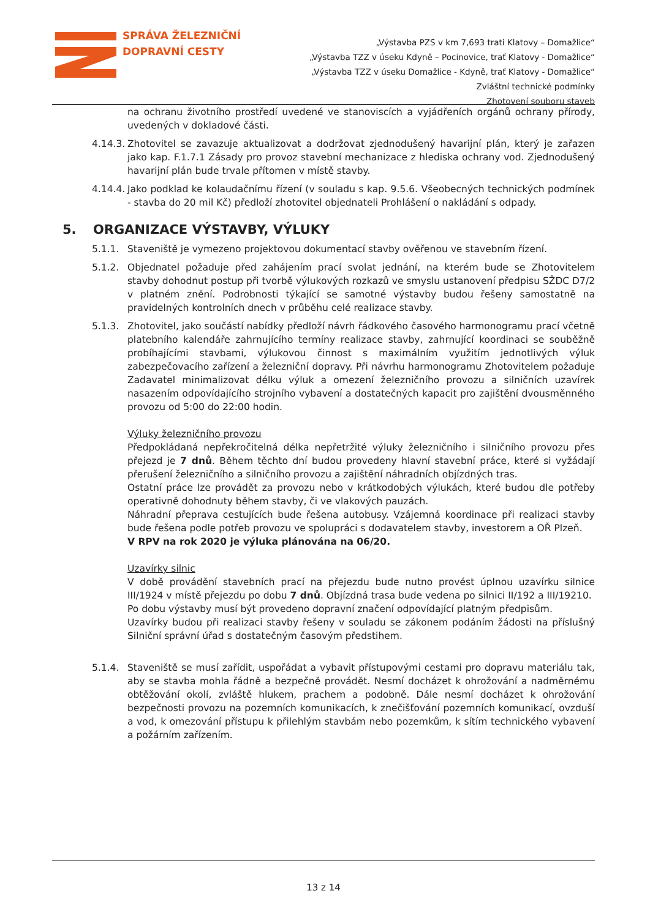SPRÁVA ŽELEZNIČNÍ
DOPRAVNÍ CESTY
„Výstavba PZS v km 7,693 trati Klatovy – Domažlice“
„Výstavba TZZ v úseku Kdyně – Pocinovice, trať Klatovy - Domažlice“
„Výstavba TZZ v úseku Domažlice - Kdyně, trať Klatovy - Domažlice“
Zvláštní technické podmínky
Zhotovení souboru staveb
na ochranu životního prostředí uvedené ve stanoviscích a vyjádřeních orgánů ochrany přírody, uvedených v dokladové části.
4.14.3.
Zhotovitel se zavazuje aktualizovat a dodržovat zjednodušený havarijní plán, který je zařazen jako kap. F.1.7.1 Zásady pro provoz stavební mechanizace z hlediska ochrany vod. Zjednodušený havarijní plán bude trvale přítomen v místě stavby.
4.14.4.
Jako podklad ke kolaudačnímu řízení (v souladu s kap. 9.5.6. Všeobecných technických podmínek - stavba do 20 mil Kč) předloží zhotovitel objednateli Prohlášení o nakládání s odpady.
5. ORGANIZACE VÝSTAVBY, VÝLUKY
5.1.1. Staveniště je vymezeno projektovou dokumentací stavby ověřenou ve stavebním řízení.
5.1.2. Objednatel požaduje před zahájením prací svolat jednání, na kterém bude se Zhotovitelem stavby dohodnut postup při tvorbě výlukových rozkazů ve smyslu ustanovení předpisu SŽDC D7/2 v platném znění. Podrobnosti týkající se samotné výstavby budou řešeny samostatně na pravidelných kontrolních dnech v průběhu celé realizace stavby.
5.1.3. Zhotovitel, jako součástí nabídky předloží návrh řádkového časového harmonogramu prací včetně platebního kalendáře zahrnujícího termíny realizace stavby, zahrnující koordinaci se souběžně probíhajícími stavbami, výlukovou činnost s maximálním využitím jednotlivých výluk zabezpečovacího zařízení a železniční dopravy. Při návrhu harmonogramu Zhotovitelem požaduje Zadavatel minimalizovat délku výluk a omezení železničního provozu a silničních uzavírek nasazením odpovídajícího strojního vybavení a dostatečných kapacit pro zajištění dvousměnného provozu od 5:00 do 22:00 hodin.
Výluky železničního provozu
Předpokládaná nepřekročitelná délka nepřetržité výluky železničního i silničního provozu přes přejezd je 7 dnů. Během těchto dní budou provedeny hlavní stavební práce, které si vyžádají přerušení železničního a silničního provozu a zajištění náhradních objízdných tras.
Ostatní práce lze provádět za provozu nebo v krátkodobých výlukách, které budou dle potřeby operativně dohodnuty během stavby, či ve vlakových pauzách.
Náhradní přeprava cestujících bude řešena autobusy. Vzájemná koordinace při realizaci stavby bude řešena podle potřeb provozu ve spolupráci s dodavatelem stavby, investorem a OŘ Plzeň.
V RPV na rok 2020 je výluka plánována na 06/20.
Uzavírky silnic
V době provádění stavebních prací na přejezdu bude nutno provést úplnou uzavírku silnice III/1924 v místě přejezdu po dobu 7 dnů. Objízdná trasa bude vedena po silnici II/192 a III/19210.
Po dobu výstavby musí být provedeno dopravní značení odpovídající platným předpisům.
Uzavírky budou při realizaci stavby řešeny v souladu se zákonem podáním žádosti na příslušný Silniční správní úřad s dostatečným časovým předstihem.
5.1.4. Staveniště se musí zařídit, uspořádat a vybavit přístupovými cestami pro dopravu materiálu tak, aby se stavba mohla řádně a bezpečně provádět. Nesmí docházet k ohrožování a nadměrnému obtěžování okolí, zvláště hlukem, prachem a podobně. Dále nesmí docházet k ohrožování bezpečnosti provozu na pozemních komunikacích, k znečišťování pozemních komunikací, ovzduší a vod, k omezování přístupu k přilehlým stavbám nebo pozemkům, k sítím technického vybavení a požárním zařízením.
13 z 14